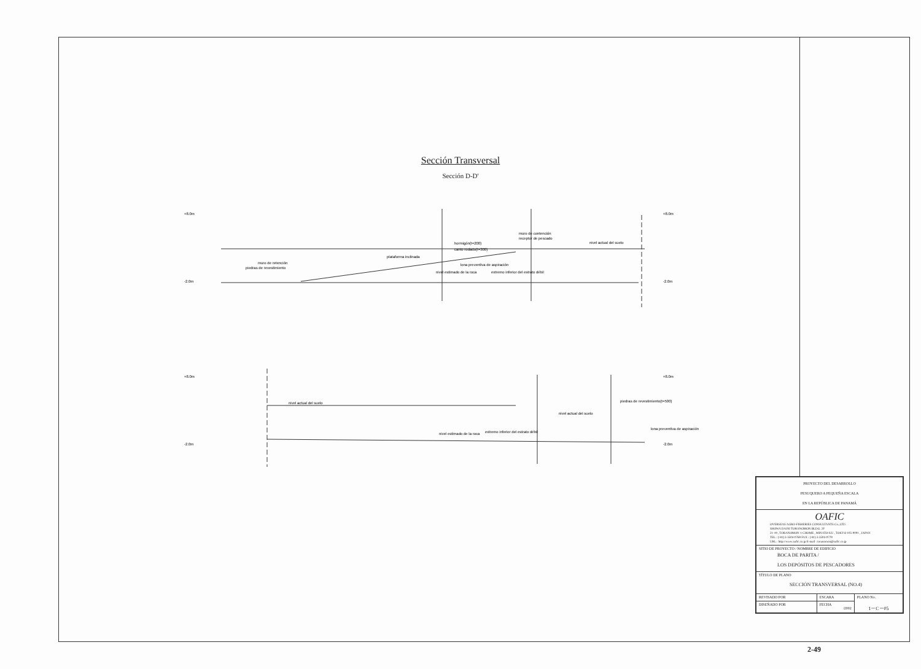Sección Transversal
Sección D-D'
+8.0m
-2.0m
+8.0m
-2.0m
muro de retención
piedras de revestimiento
plataforma inclinada
hormigón(t=200)
canto rodado(t=300)
lona preventiva de aspiración
muro de contención
receptor de pescado
nivel actual del suelo
nivel estimado de la roca
extremo inferior del estrato débil
+8.0m
-2.0m
+8.0m
-2.0m
nivel actual del suelo
nivel actual del suelo
piedras de revestimiento(t=500)
lona preventiva de aspiración
nivel estimado de la roca
extremo inferior del estrato débil
| PROYECTO DEL DESARROLLO PESUQUERO A PEQUEÑA ESCALA EN LA REPÚBLICA DE PANAMÁ | | |
| OAFIC OVERSEAS AGRO-FISHERIES CONSULTANTS Co.,LTD. SHOWA DAINI TORANOMON BLDG. 2F 21-19 , TORANOMON 1-CHOME , MINATO-KU , TOKYO 105-0001 , JAPAN TEL : (-81) 3-3504-0769 FAX : (-81) 3-3504-0779 URL : http://www.oafic.co.jp E-mail : toranomon@oafic.co.jp | | |
| SITIO DE PROYECTO / NOMBRE DE EDIFICIO BOCA DE PARITA / LOS DEPÓSITOS DE PESCADORES | | |
| TÍTULO DE PLANO SECCIÓN TRANSVERSAL (NO.4) | | |
| REVISADO POR | ESCARA | PLANO No. 1－C－05 |
| DISEÑADO POR | FECHA /2002 | |
2-49